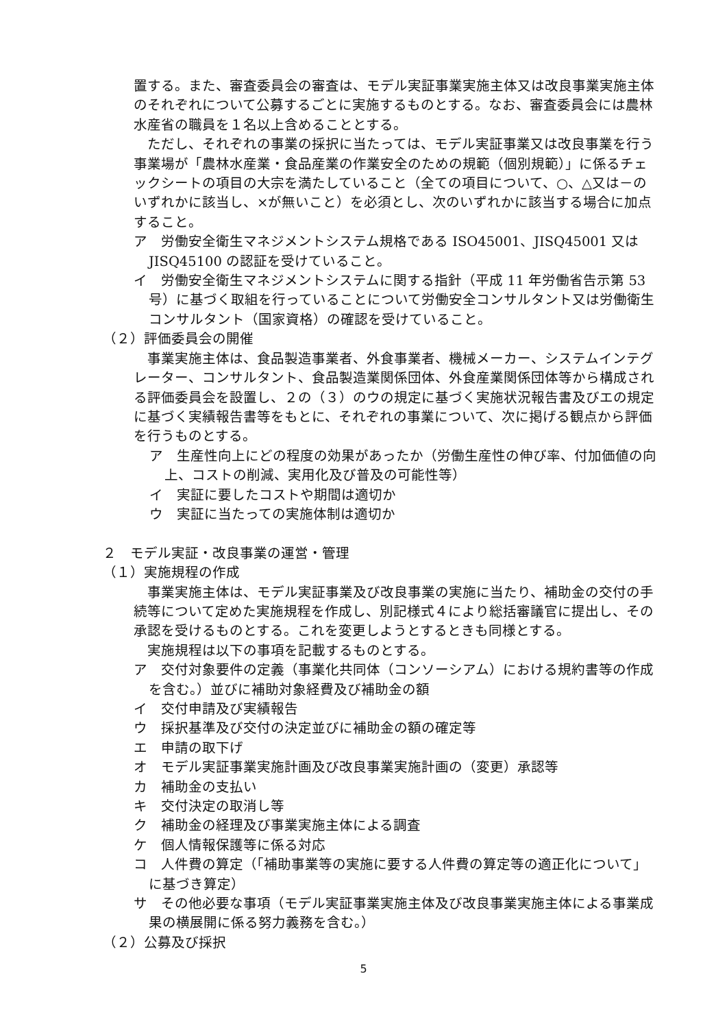置する。また、審査委員会の審査は、モデル実証事業実施主体又は改良事業実施主体のそれぞれについて公募するごとに実施するものとする。なお、審査委員会には農林水産省の職員を１名以上含めることとする。
　ただし、それぞれの事業の採択に当たっては、モデル実証事業又は改良事業を行う事業場が「農林水産業・食品産業の作業安全のための規範（個別規範）」に係るチェックシートの項目の大宗を満たしていること（全ての項目について、○、△又は－のいずれかに該当し、×が無いこと）を必須とし、次のいずれかに該当する場合に加点すること。
ア　労働安全衛生マネジメントシステム規格である ISO45001、JISQ45001 又は JISQ45100 の認証を受けていること。
イ　労働安全衛生マネジメントシステムに関する指針（平成 11 年労働省告示第 53 号）に基づく取組を行っていることについて労働安全コンサルタント又は労働衛生コンサルタント（国家資格）の確認を受けていること。
（２）評価委員会の開催
　事業実施主体は、食品製造事業者、外食事業者、機械メーカー、システムインテグレーター、コンサルタント、食品製造業関係団体、外食産業関係団体等から構成される評価委員会を設置し、２の（３）のウの規定に基づく実施状況報告書及びエの規定に基づく実績報告書等をもとに、それぞれの事業について、次に掲げる観点から評価を行うものとする。
ア　生産性向上にどの程度の効果があったか（労働生産性の伸び率、付加価値の向上、コストの削減、実用化及び普及の可能性等）
イ　実証に要したコストや期間は適切か
ウ　実証に当たっての実施体制は適切か
２　モデル実証・改良事業の運営・管理
（１）実施規程の作成
　事業実施主体は、モデル実証事業及び改良事業の実施に当たり、補助金の交付の手続等について定めた実施規程を作成し、別記様式４により総括審議官に提出し、その承認を受けるものとする。これを変更しようとするときも同様とする。
　実施規程は以下の事項を記載するものとする。
ア　交付対象要件の定義（事業化共同体（コンソーシアム）における規約書等の作成を含む。）並びに補助対象経費及び補助金の額
イ　交付申請及び実績報告
ウ　採択基準及び交付の決定並びに補助金の額の確定等
エ　申請の取下げ
オ　モデル実証事業実施計画及び改良事業実施計画の（変更）承認等
カ　補助金の支払い
キ　交付決定の取消し等
ク　補助金の経理及び事業実施主体による調査
ケ　個人情報保護等に係る対応
コ　人件費の算定（「補助事業等の実施に要する人件費の算定等の適正化について」に基づき算定）
サ　その他必要な事項（モデル実証事業実施主体及び改良事業実施主体による事業成果の横展開に係る努力義務を含む。）
（２）公募及び採択
5